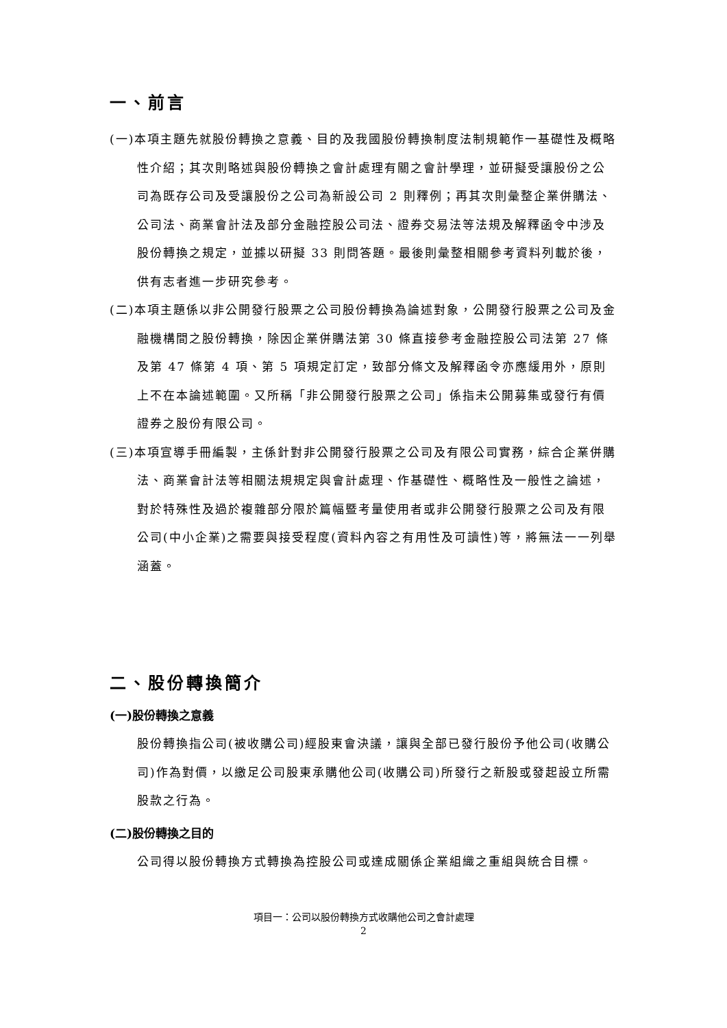一、前言
(一)本項主題先就股份轉換之意義、目的及我國股份轉換制度法制規範作一基礎性及概略性介紹；其次則略述與股份轉換之會計處理有關之會計學理，並研擬受讓股份之公司為既存公司及受讓股份之公司為新設公司 2 則釋例；再其次則彙整企業併購法、公司法、商業會計法及部分金融控股公司法、證券交易法等法規及解釋函令中涉及股份轉換之規定，並據以研擬 33 則問答題。最後則彙整相關參考資料列載於後，供有志者進一步研究參考。
(二)本項主題係以非公開發行股票之公司股份轉換為論述對象，公開發行股票之公司及金融機構間之股份轉換，除因企業併購法第 30 條直接參考金融控股公司法第 27 條及第 47 條第 4 項、第 5 項規定訂定，致部分條文及解釋函令亦應緩用外，原則上不在本論述範圍。又所稱「非公開發行股票之公司」係指未公開募集或發行有價證券之股份有限公司。
(三)本項宣導手冊編製，主係針對非公開發行股票之公司及有限公司實務，綜合企業併購法、商業會計法等相關法規規定與會計處理、作基礎性、概略性及一般性之論述，對於特殊性及過於複雜部分限於篇幅暨考量使用者或非公開發行股票之公司及有限公司(中小企業)之需要與接受程度(資料內容之有用性及可讀性)等，將無法一一列舉涵蓋。
二、股份轉換簡介
(一)股份轉換之意義
股份轉換指公司(被收購公司)經股東會決議，讓與全部已發行股份予他公司(收購公司)作為對價，以繳足公司股東承購他公司(收購公司)所發行之新股或發起設立所需股款之行為。
(二)股份轉換之目的
公司得以股份轉換方式轉換為控股公司或達成關係企業組織之重組與統合目標。
項目一：公司以股份轉換方式收購他公司之會計處理
2